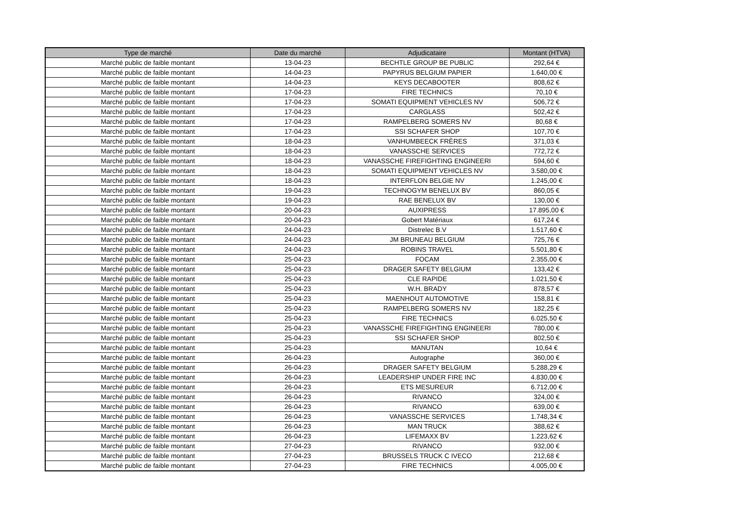| Type de marché | Date du marché | Adjudicataire | Montant (HTVA) |
| --- | --- | --- | --- |
| Marché public de faible montant | 13-04-23 | BECHTLE GROUP BE PUBLIC | 292,64 € |
| Marché public de faible montant | 14-04-23 | PAPYRUS BELGIUM PAPIER | 1.640,00 € |
| Marché public de faible montant | 14-04-23 | KEYS DECABOOTER | 808,62 € |
| Marché public de faible montant | 17-04-23 | FIRE TECHNICS | 70,10 € |
| Marché public de faible montant | 17-04-23 | SOMATI EQUIPMENT VEHICLES NV | 506,72 € |
| Marché public de faible montant | 17-04-23 | CARGLASS | 502,42 € |
| Marché public de faible montant | 17-04-23 | RAMPELBERG SOMERS NV | 80,68 € |
| Marché public de faible montant | 17-04-23 | SSI SCHAFER SHOP | 107,70 € |
| Marché public de faible montant | 18-04-23 | VANHUMBEECK FRÈRES | 371,03 € |
| Marché public de faible montant | 18-04-23 | VANASSCHE SERVICES | 772,72 € |
| Marché public de faible montant | 18-04-23 | VANASSCHE FIREFIGHTING ENGINEERI | 594,60 € |
| Marché public de faible montant | 18-04-23 | SOMATI EQUIPMENT VEHICLES NV | 3.580,00 € |
| Marché public de faible montant | 18-04-23 | INTERFLON BELGIE NV | 1.245,00 € |
| Marché public de faible montant | 19-04-23 | TECHNOGYM BENELUX BV | 860,05 € |
| Marché public de faible montant | 19-04-23 | RAE BENELUX BV | 130,00 € |
| Marché public de faible montant | 20-04-23 | AUXIPRESS | 17.895,00 € |
| Marché public de faible montant | 20-04-23 | Gobert Matériaux | 617,24 € |
| Marché public de faible montant | 24-04-23 | Distrelec B.V | 1.517,60 € |
| Marché public de faible montant | 24-04-23 | JM BRUNEAU BELGIUM | 725,76 € |
| Marché public de faible montant | 24-04-23 | ROBINS TRAVEL | 5.501,80 € |
| Marché public de faible montant | 25-04-23 | FOCAM | 2.355,00 € |
| Marché public de faible montant | 25-04-23 | DRAGER SAFETY BELGIUM | 133,42 € |
| Marché public de faible montant | 25-04-23 | CLE RAPIDE | 1.021,50 € |
| Marché public de faible montant | 25-04-23 | W.H. BRADY | 878,57 € |
| Marché public de faible montant | 25-04-23 | MAENHOUT AUTOMOTIVE | 158,81 € |
| Marché public de faible montant | 25-04-23 | RAMPELBERG SOMERS NV | 182,25 € |
| Marché public de faible montant | 25-04-23 | FIRE TECHNICS | 6.025,50 € |
| Marché public de faible montant | 25-04-23 | VANASSCHE FIREFIGHTING ENGINEERI | 780,00 € |
| Marché public de faible montant | 25-04-23 | SSI SCHAFER SHOP | 802,50 € |
| Marché public de faible montant | 25-04-23 | MANUTAN | 10,64 € |
| Marché public de faible montant | 26-04-23 | Autographe | 360,00 € |
| Marché public de faible montant | 26-04-23 | DRAGER SAFETY BELGIUM | 5.288,29 € |
| Marché public de faible montant | 26-04-23 | LEADERSHIP UNDER FIRE INC | 4.830,00 € |
| Marché public de faible montant | 26-04-23 | ETS MESUREUR | 6.712,00 € |
| Marché public de faible montant | 26-04-23 | RIVANCO | 324,00 € |
| Marché public de faible montant | 26-04-23 | RIVANCO | 639,00 € |
| Marché public de faible montant | 26-04-23 | VANASSCHE SERVICES | 1.748,34 € |
| Marché public de faible montant | 26-04-23 | MAN TRUCK | 388,62 € |
| Marché public de faible montant | 26-04-23 | LIFEMAXX BV | 1.223,62 € |
| Marché public de faible montant | 27-04-23 | RIVANCO | 932,00 € |
| Marché public de faible montant | 27-04-23 | BRUSSELS TRUCK C IVECO | 212,68 € |
| Marché public de faible montant | 27-04-23 | FIRE TECHNICS | 4.005,00 € |